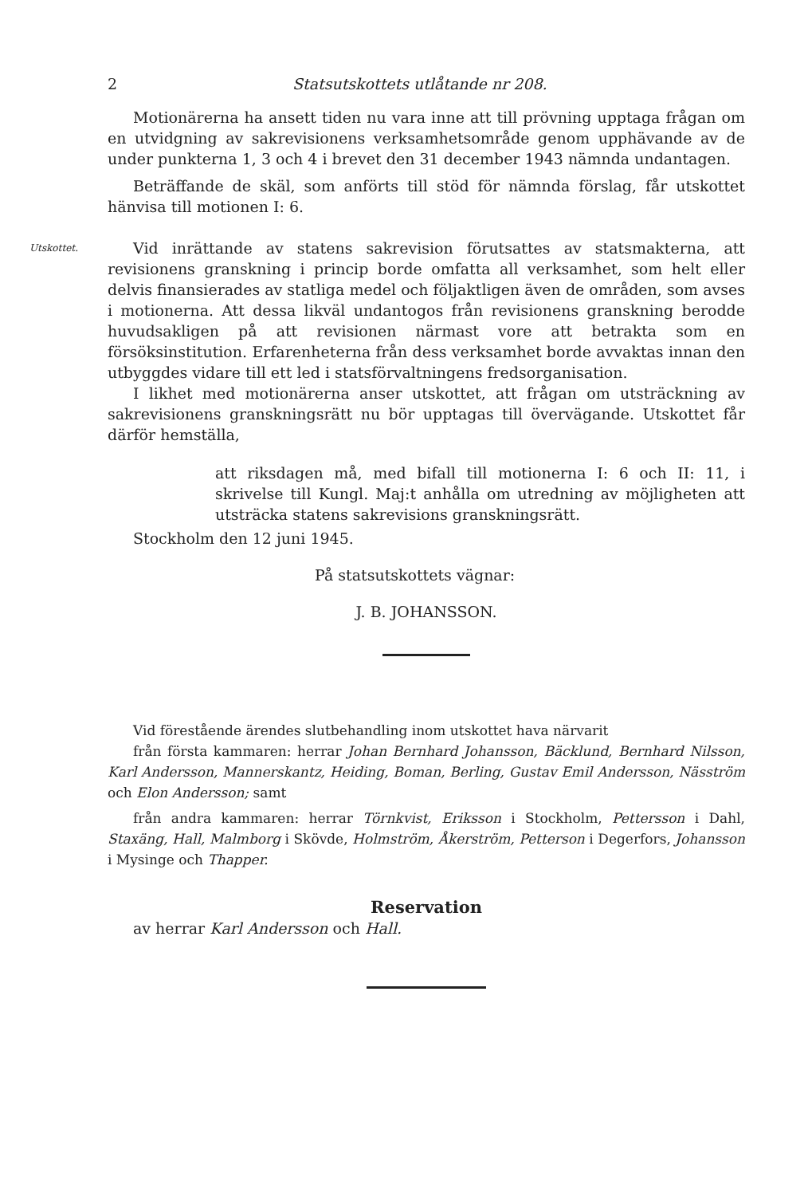2 Statsutskottets utlåtande nr 208.
Motionärerna ha ansett tiden nu vara inne att till prövning upptaga frågan om en utvidgning av sakrevisionens verksamhetsområde genom upphävande av de under punkterna 1, 3 och 4 i brevet den 31 december 1943 nämnda undantagen.
Beträffande de skäl, som anförts till stöd för nämnda förslag, får utskottet hänvisa till motionen I: 6.
Utskottet.
Vid inrättande av statens sakrevision förutsattes av statsmakterna, att revisionens granskning i princip borde omfatta all verksamhet, som helt eller delvis finansierades av statliga medel och följaktligen även de områden, som avses i motionerna. Att dessa likväl undantogos från revisionens granskning berodde huvudsakligen på att revisionen närmast vore att betrakta som en försöksinstitution. Erfarenheterna från dess verksamhet borde avvaktas innan den utbyggdes vidare till ett led i statsförvaltningens fredsorganisation.
I likhet med motionärerna anser utskottet, att frågan om utsträckning av sakrevisionens granskningsrätt nu bör upptagas till övervägande. Utskottet får därför hemställa,
att riksdagen må, med bifall till motionerna I: 6 och II: 11, i skrivelse till Kungl. Maj:t anhålla om utredning av möjligheten att utsträcka statens sakrevisions granskningsrätt.
Stockholm den 12 juni 1945.
På statsutskottets vägnar:
J. B. JOHANSSON.
Vid förestående ärendes slutbehandling inom utskottet hava närvarit
från första kammaren: herrar Johan Bernhard Johansson, Bäcklund, Bernhard Nilsson, Karl Andersson, Mannerskantz, Heiding, Boman, Berling, Gustav Emil Andersson, Näsström och Elon Andersson; samt
från andra kammaren: herrar Törnkvist, Eriksson i Stockholm, Pettersson i Dahl, Staxäng, Hall, Malmborg i Skövde, Holmström, Åkerström, Petterson i Degerfors, Johansson i Mysinge och Thapper.
Reservation
av herrar Karl Andersson och Hall.